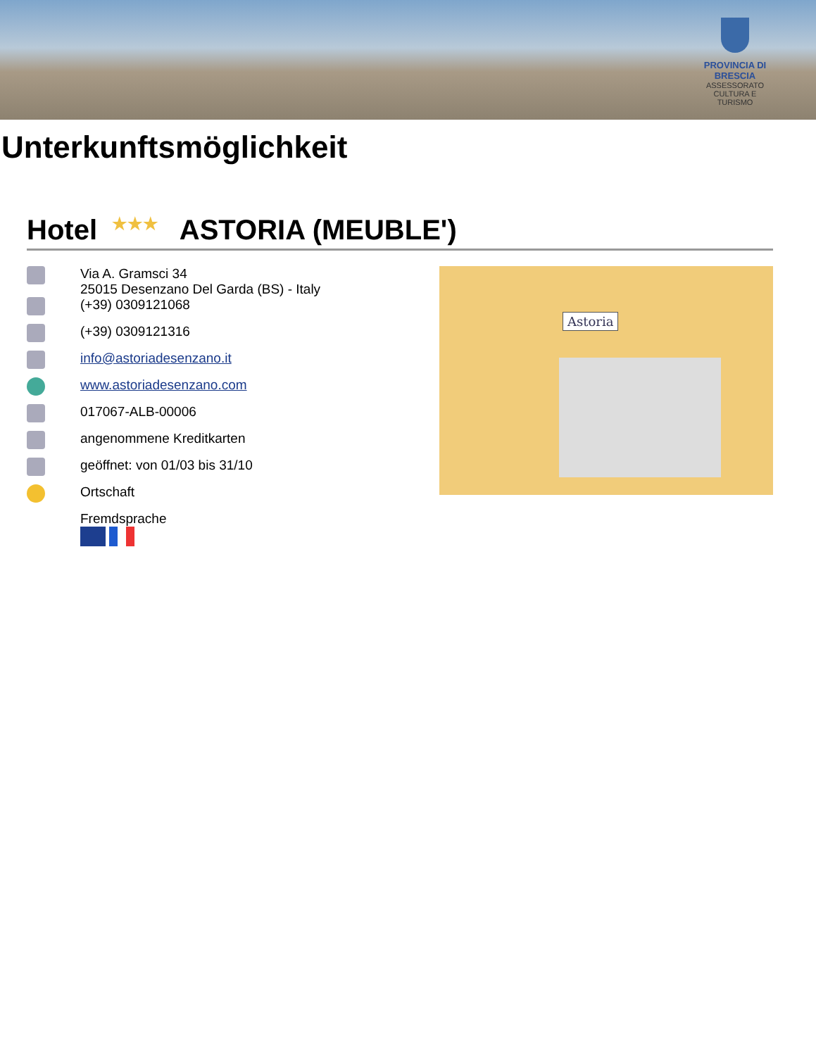PROVINCIA DI BRESCIA
ASSESSORATO CULTURA E TURISMO
Unterkunftsmöglichkeit
Hotel ★★★ ASTORIA (MEUBLE')
Via A. Gramsci 34
25015 Desenzano Del Garda (BS) - Italy
(+39) 0309121068
(+39) 0309121316
info@astoriadesenzano.it
www.astoriadesenzano.com
017067-ALB-00006
angenommene Kreditkarten
geöffnet: von 01/03 bis 31/10
Ortschaft
Fremdsprache
Astoria